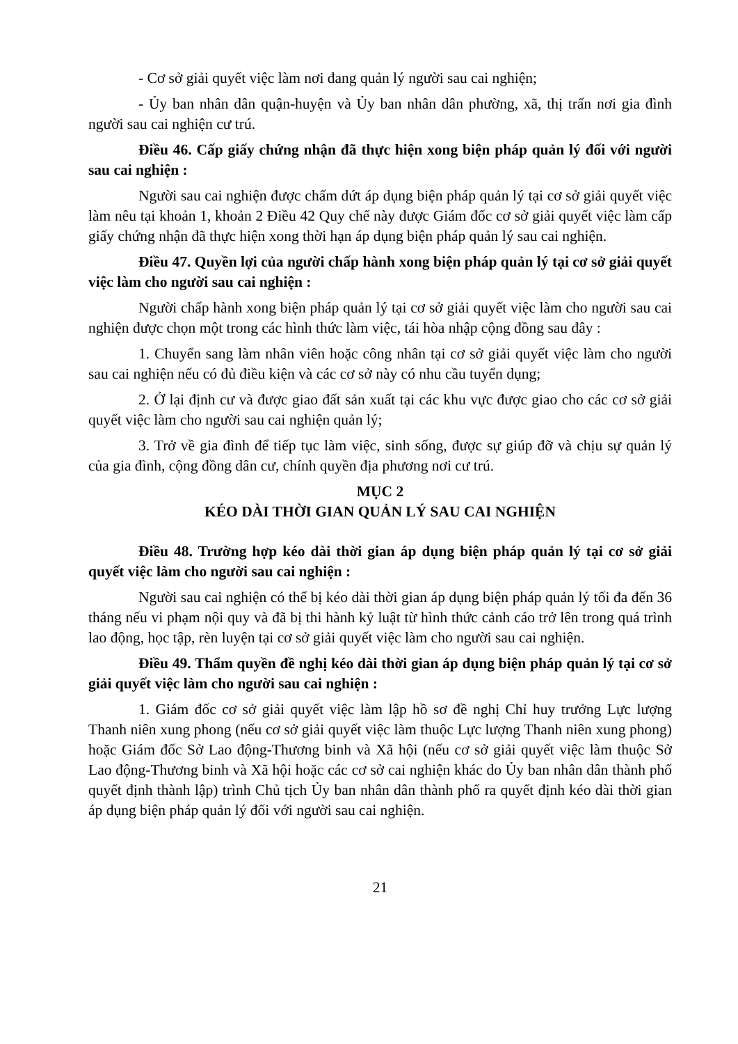- Cơ sở giải quyết việc làm nơi đang quản lý người sau cai nghiện;
- Ủy ban nhân dân quận-huyện và Ủy ban nhân dân phường, xã, thị trấn nơi gia đình người sau cai nghiện cư trú.
Điều 46. Cấp giấy chứng nhận đã thực hiện xong biện pháp quản lý đối với người sau cai nghiện :
Người sau cai nghiện được chấm dứt áp dụng biện pháp quản lý tại cơ sở giải quyết việc làm nêu tại khoản 1, khoản 2 Điều 42 Quy chế này được Giám đốc cơ sở giải quyết việc làm cấp giấy chứng nhận đã thực hiện xong thời hạn áp dụng biện pháp quản lý sau cai nghiện.
Điều 47. Quyền lợi của người chấp hành xong biện pháp quản lý tại cơ sở giải quyết việc làm cho người sau cai nghiện :
Người chấp hành xong biện pháp quản lý tại cơ sở giải quyết việc làm cho người sau cai nghiện được chọn một trong các hình thức làm việc, tái hòa nhập cộng đồng sau đây :
1. Chuyển sang làm nhân viên hoặc công nhân tại cơ sở giải quyết việc làm cho người sau cai nghiện nếu có đủ điều kiện và các cơ sở này có nhu cầu tuyển dụng;
2. Ở lại định cư và được giao đất sản xuất tại các khu vực được giao cho các cơ sở giải quyết việc làm cho người sau cai nghiện quản lý;
3. Trở về gia đình để tiếp tục làm việc, sinh sống, được sự giúp đỡ và chịu sự quản lý của gia đình, cộng đồng dân cư, chính quyền địa phương nơi cư trú.
MỤC 2
KÉO DÀI THỜI GIAN QUẢN LÝ SAU CAI NGHIỆN
Điều 48. Trường hợp kéo dài thời gian áp dụng biện pháp quản lý tại cơ sở giải quyết việc làm cho người sau cai nghiện :
Người sau cai nghiện có thể bị kéo dài thời gian áp dụng biện pháp quản lý tối đa đến 36 tháng nếu vi phạm nội quy và đã bị thi hành kỷ luật từ hình thức cảnh cáo trở lên trong quá trình lao động, học tập, rèn luyện tại cơ sở giải quyết việc làm cho người sau cai nghiện.
Điều 49. Thẩm quyền đề nghị kéo dài thời gian áp dụng biện pháp quản lý tại cơ sở giải quyết việc làm cho người sau cai nghiện :
1. Giám đốc cơ sở giải quyết việc làm lập hồ sơ đề nghị Chỉ huy trưởng Lực lượng Thanh niên xung phong (nếu cơ sở giải quyết việc làm thuộc Lực lượng Thanh niên xung phong) hoặc Giám đốc Sở Lao động-Thương binh và Xã hội (nếu cơ sở giải quyết việc làm thuộc Sở Lao động-Thương binh và Xã hội hoặc các cơ sở cai nghiện khác do Ủy ban nhân dân thành phố quyết định thành lập) trình Chủ tịch Ủy ban nhân dân thành phố ra quyết định kéo dài thời gian áp dụng biện pháp quản lý đối với người sau cai nghiện.
21